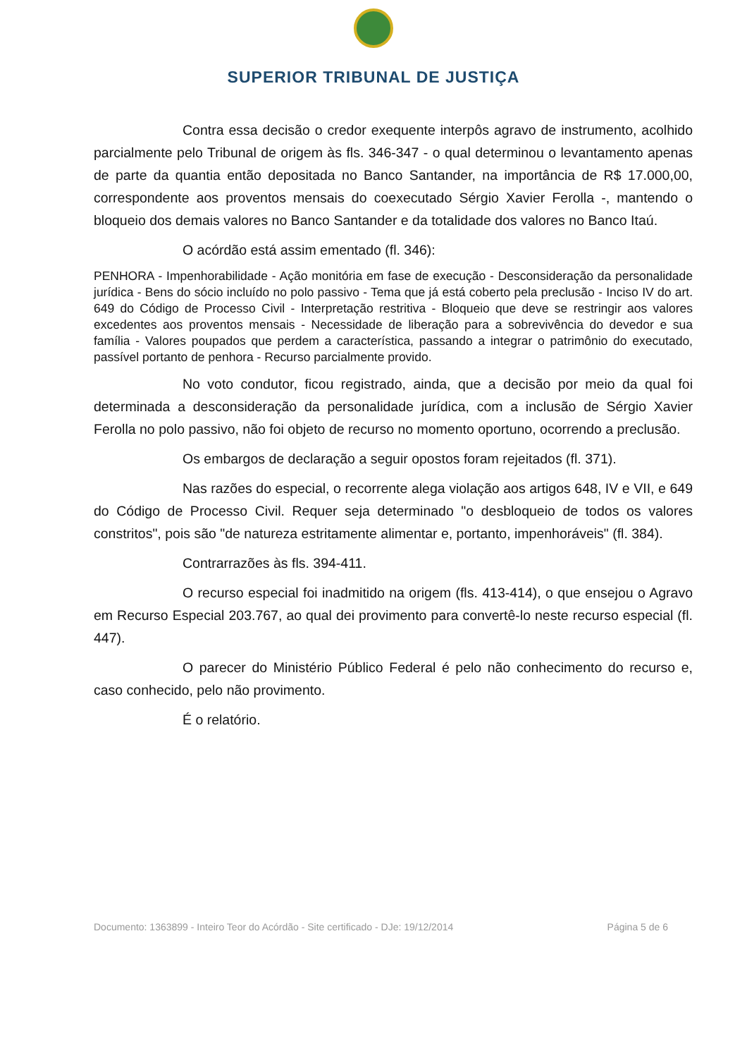SUPERIOR TRIBUNAL DE JUSTIÇA
Contra essa decisão o credor exequente interpôs agravo de instrumento, acolhido parcialmente pelo Tribunal de origem às fls. 346-347 - o qual determinou o levantamento apenas de parte da quantia então depositada no Banco Santander, na importância de R$ 17.000,00, correspondente aos proventos mensais do coexecutado Sérgio Xavier Ferolla -, mantendo o bloqueio dos demais valores no Banco Santander e da totalidade dos valores no Banco Itaú.
O acórdão está assim ementado (fl. 346):
PENHORA - Impenhorabilidade - Ação monitória em fase de execução - Desconsideração da personalidade jurídica - Bens do sócio incluído no polo passivo - Tema que já está coberto pela preclusão - Inciso IV do art. 649 do Código de Processo Civil - Interpretação restritiva - Bloqueio que deve se restringir aos valores excedentes aos proventos mensais - Necessidade de liberação para a sobrevivência do devedor e sua família - Valores poupados que perdem a característica, passando a integrar o patrimônio do executado, passível portanto de penhora - Recurso parcialmente provido.
No voto condutor, ficou registrado, ainda, que a decisão por meio da qual foi determinada a desconsideração da personalidade jurídica, com a inclusão de Sérgio Xavier Ferolla no polo passivo, não foi objeto de recurso no momento oportuno, ocorrendo a preclusão.
Os embargos de declaração a seguir opostos foram rejeitados (fl. 371).
Nas razões do especial, o recorrente alega violação aos artigos 648, IV e VII, e 649 do Código de Processo Civil. Requer seja determinado "o desbloqueio de todos os valores constritos", pois são "de natureza estritamente alimentar e, portanto, impenhoráveis" (fl. 384).
Contrarrazões às fls. 394-411.
O recurso especial foi inadmitido na origem (fls. 413-414), o que ensejou o Agravo em Recurso Especial 203.767, ao qual dei provimento para convertê-lo neste recurso especial (fl. 447).
O parecer do Ministério Público Federal é pelo não conhecimento do recurso e, caso conhecido, pelo não provimento.
É o relatório.
Documento: 1363899 - Inteiro Teor do Acórdão - Site certificado - DJe: 19/12/2014 Página 5 de 6